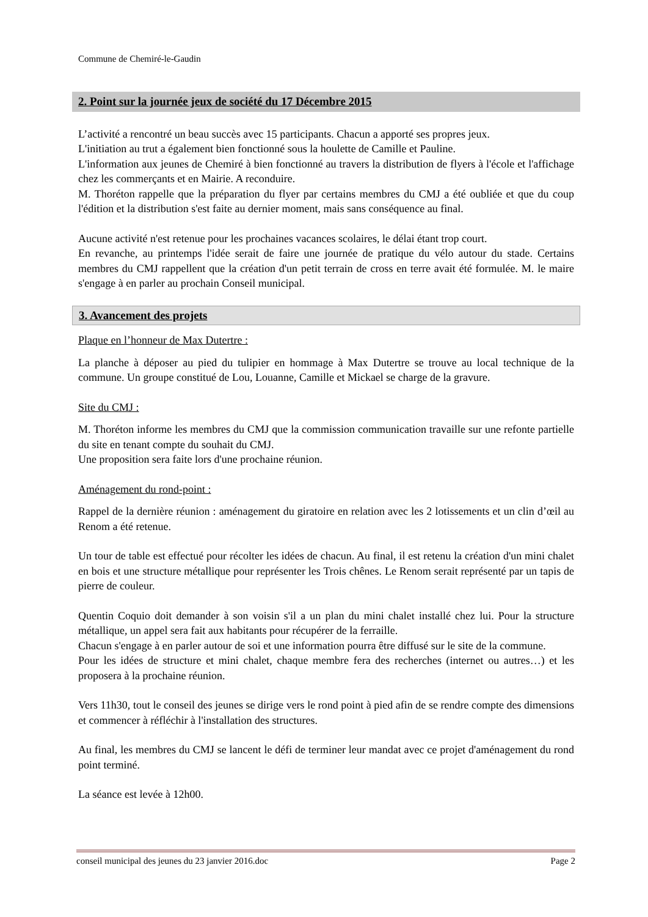Commune de Chemiré-le-Gaudin
2. Point sur la journée jeux de société du 17 Décembre 2015
L’activité a rencontré un beau succès avec 15 participants. Chacun a apporté ses propres jeux.
L'initiation au trut a également bien fonctionné sous la houlette de Camille et Pauline.
L'information aux jeunes de Chemiré à bien fonctionné au travers la distribution de flyers à l'école et l'affichage chez les commerçants et en Mairie. A reconduire.
M. Thoréton rappelle que la préparation du flyer par certains membres du CMJ a été oubliée et que du coup l'édition et la distribution s'est faite au dernier moment, mais sans conséquence au final.
Aucune activité n'est retenue pour les prochaines vacances scolaires, le délai étant trop court.
En revanche, au printemps l'idée serait de faire une journée de pratique du vélo autour du stade. Certains membres du CMJ rappellent que la création d'un petit terrain de cross en terre avait été formulée. M. le maire s'engage à en parler au prochain Conseil municipal.
3. Avancement des projets
Plaque en l’honneur de Max Dutertre :
La planche à déposer au pied du tulipier en hommage à Max Dutertre se trouve au local technique de la commune. Un groupe constitué de Lou, Louanne, Camille et Mickael se charge de la gravure.
Site du CMJ :
M. Thoréton informe les membres du CMJ que la commission communication travaille sur une refonte partielle du site en tenant compte du souhait du CMJ.
Une proposition sera faite lors d'une prochaine réunion.
Aménagement du rond-point :
Rappel de la dernière réunion : aménagement du giratoire en relation avec les 2 lotissements et un clin d’œil au Renom a été retenue.
Un tour de table est effectué pour récolter les idées de chacun. Au final, il est retenu la création d'un mini chalet en bois et une structure métallique pour représenter les Trois chênes. Le Renom serait représenté par un tapis de pierre de couleur.
Quentin Coquio doit demander à son voisin s'il a un plan du mini chalet installé chez lui. Pour la structure métallique, un appel sera fait aux habitants pour récupérer de la ferraille.
Chacun s'engage à en parler autour de soi et une information pourra être diffusé sur le site de la commune.
Pour les idées de structure et mini chalet, chaque membre fera des recherches (internet ou autres…) et les proposera à la prochaine réunion.
Vers 11h30, tout le conseil des jeunes se dirige vers le rond point à pied afin de se rendre compte des dimensions et commencer à réfléchir à l'installation des structures.
Au final, les membres du CMJ se lancent le défi de terminer leur mandat avec ce projet d'aménagement du rond point terminé.
La séance est levée à 12h00.
conseil municipal des jeunes du 23 janvier 2016.doc Page 2